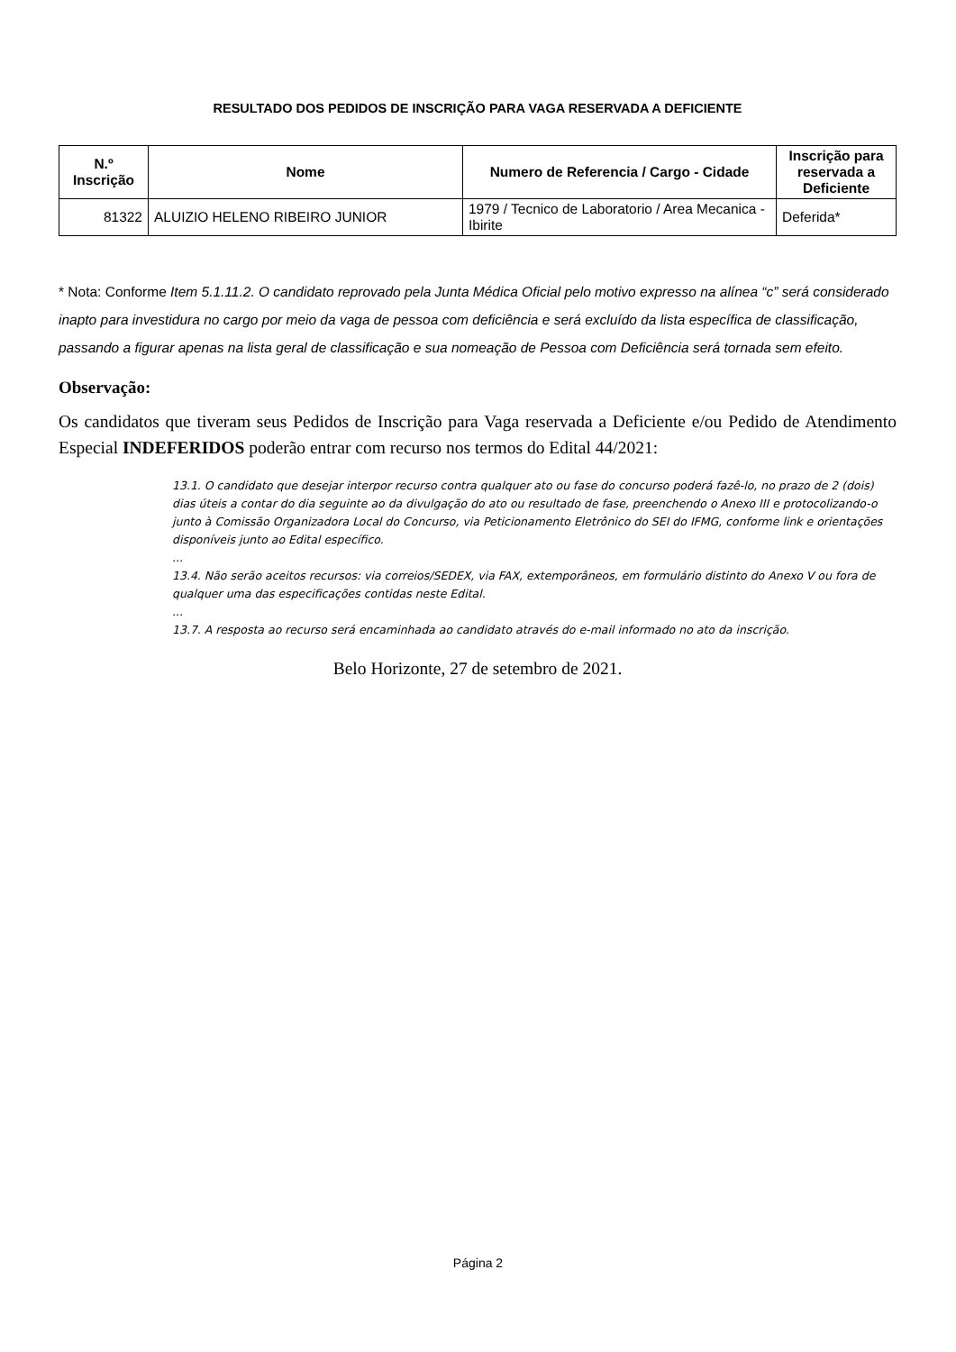RESULTADO DOS PEDIDOS DE INSCRIÇÃO PARA VAGA RESERVADA A DEFICIENTE
| N.º Inscrição | Nome | Numero de Referencia / Cargo - Cidade | Inscrição para reservada a Deficiente |
| --- | --- | --- | --- |
| 81322 | ALUIZIO HELENO RIBEIRO JUNIOR | 1979 / Tecnico de Laboratorio / Area Mecanica - Ibirite | Deferida* |
* Nota: Conforme Item 5.1.11.2. O candidato reprovado pela Junta Médica Oficial pelo motivo expresso na alínea “c” será considerado inapto para investidura no cargo por meio da vaga de pessoa com deficiência e será excluído da lista específica de classificação, passando a figurar apenas na lista geral de classificação e sua nomeação de Pessoa com Deficiência será tornada sem efeito.
Observação:
Os candidatos que tiveram seus Pedidos de Inscrição para Vaga reservada a Deficiente e/ou Pedido de Atendimento Especial INDEFERIDOS poderão entrar com recurso nos termos do Edital 44/2021:
13.1. O candidato que desejar interpor recurso contra qualquer ato ou fase do concurso poderá fazê-lo, no prazo de 2 (dois) dias úteis a contar do dia seguinte ao da divulgação do ato ou resultado de fase, preenchendo o Anexo III e protocolizando-o junto à Comissão Organizadora Local do Concurso, via Peticionamento Eletrônico do SEI do IFMG, conforme link e orientações disponíveis junto ao Edital específico.
...
13.4. Não serão aceitos recursos: via correios/SEDEX, via FAX, extemporâneos, em formulário distinto do Anexo V ou fora de qualquer uma das especificações contidas neste Edital.
...
13.7. A resposta ao recurso será encaminhada ao candidato através do e-mail informado no ato da inscrição.
Belo Horizonte, 27 de setembro de 2021.
Página 2